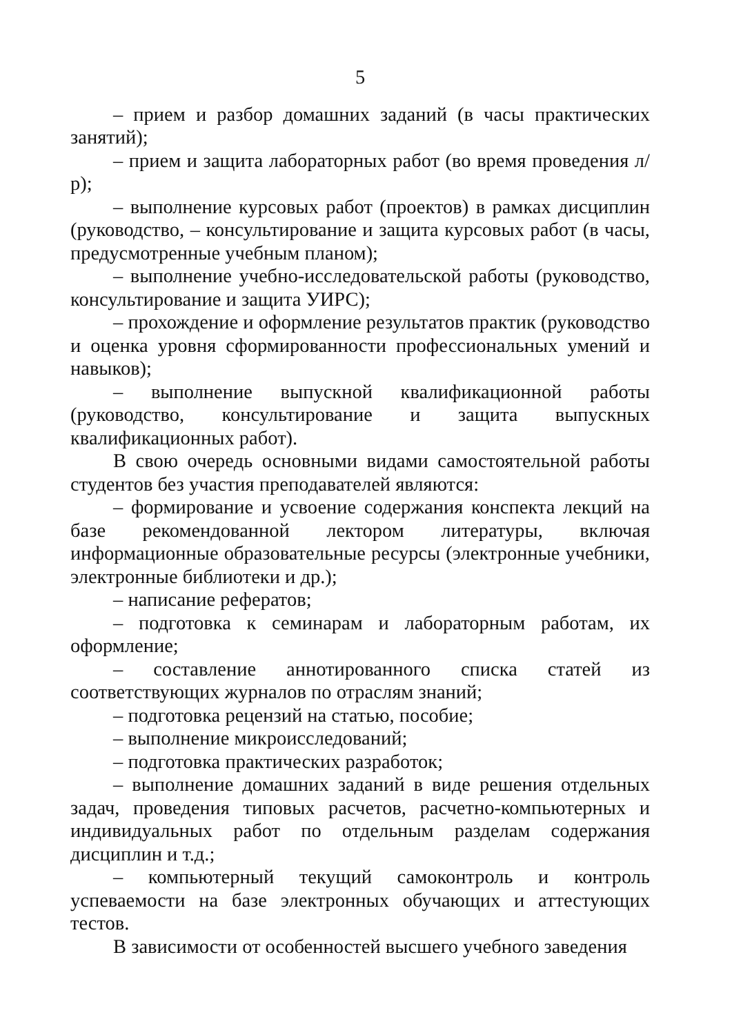5
– прием и разбор домашних заданий (в часы практических занятий);
– прием и защита лабораторных работ (во время проведения л/р);
– выполнение курсовых работ (проектов) в рамках дисциплин (руководство, – консультирование и защита курсовых работ (в часы, предусмотренные учебным планом);
– выполнение учебно-исследовательской работы (руководство, консультирование и защита УИРС);
– прохождение и оформление результатов практик (руководство и оценка уровня сформированности профессиональных умений и навыков);
– выполнение выпускной квалификационной работы (руководство, консультирование и защита выпускных квалификационных работ).
В свою очередь основными видами самостоятельной работы студентов без участия преподавателей являются:
– формирование и усвоение содержания конспекта лекций на базе рекомендованной лектором литературы, включая информационные образовательные ресурсы (электронные учебники, электронные библиотеки и др.);
– написание рефератов;
– подготовка к семинарам и лабораторным работам, их оформление;
– составление аннотированного списка статей из соответствующих журналов по отраслям знаний;
– подготовка рецензий на статью, пособие;
– выполнение микроисследований;
– подготовка практических разработок;
– выполнение домашних заданий в виде решения отдельных задач, проведения типовых расчетов, расчетно-компьютерных и индивидуальных работ по отдельным разделам содержания дисциплин и т.д.;
– компьютерный текущий самоконтроль и контроль успеваемости на базе электронных обучающих и аттестующих тестов.
В зависимости от особенностей высшего учебного заведения